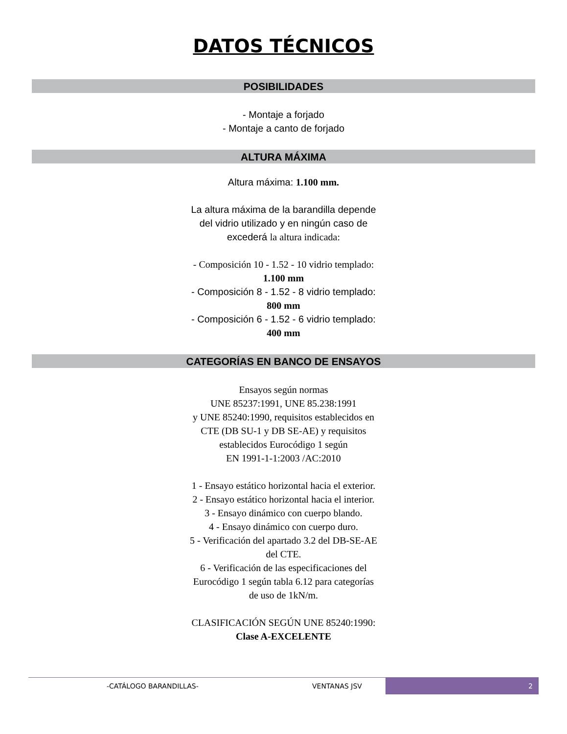DATOS TÉCNICOS
POSIBILIDADES
- Montaje a forjado
- Montaje a canto de forjado
ALTURA MÁXIMA
Altura máxima: 1.100 mm.
La altura máxima de la barandilla depende
del vidrio utilizado y en ningún caso de
excederá la altura indicada:
- Composición 10 - 1.52 - 10 vidrio templado:
1.100 mm
- Composición 8 - 1.52 - 8 vidrio templado:
800 mm
- Composición 6 - 1.52 - 6 vidrio templado:
400 mm
CATEGORÍAS EN BANCO DE ENSAYOS
Ensayos según normas
UNE 85237:1991, UNE 85.238:1991
y UNE 85240:1990, requisitos establecidos en
CTE (DB SU-1 y DB SE-AE) y requisitos
establecidos Eurocódigo 1 según
EN 1991-1-1:2003 /AC:2010
1 - Ensayo estático horizontal hacia el exterior.
2 - Ensayo estático horizontal hacia el interior.
3 - Ensayo dinámico con cuerpo blando.
4 - Ensayo dinámico con cuerpo duro.
5 - Verificación del apartado 3.2 del DB-SE-AE
del CTE.
6 - Verificación de las especificaciones del
Eurocódigo 1 según tabla 6.12 para categorías
de uso de 1kN/m.
CLASIFICACIÓN SEGÚN UNE 85240:1990:
Clase A-EXCELENTE
-CATÁLOGO BARANDILLAS- VENTANAS JSV 2